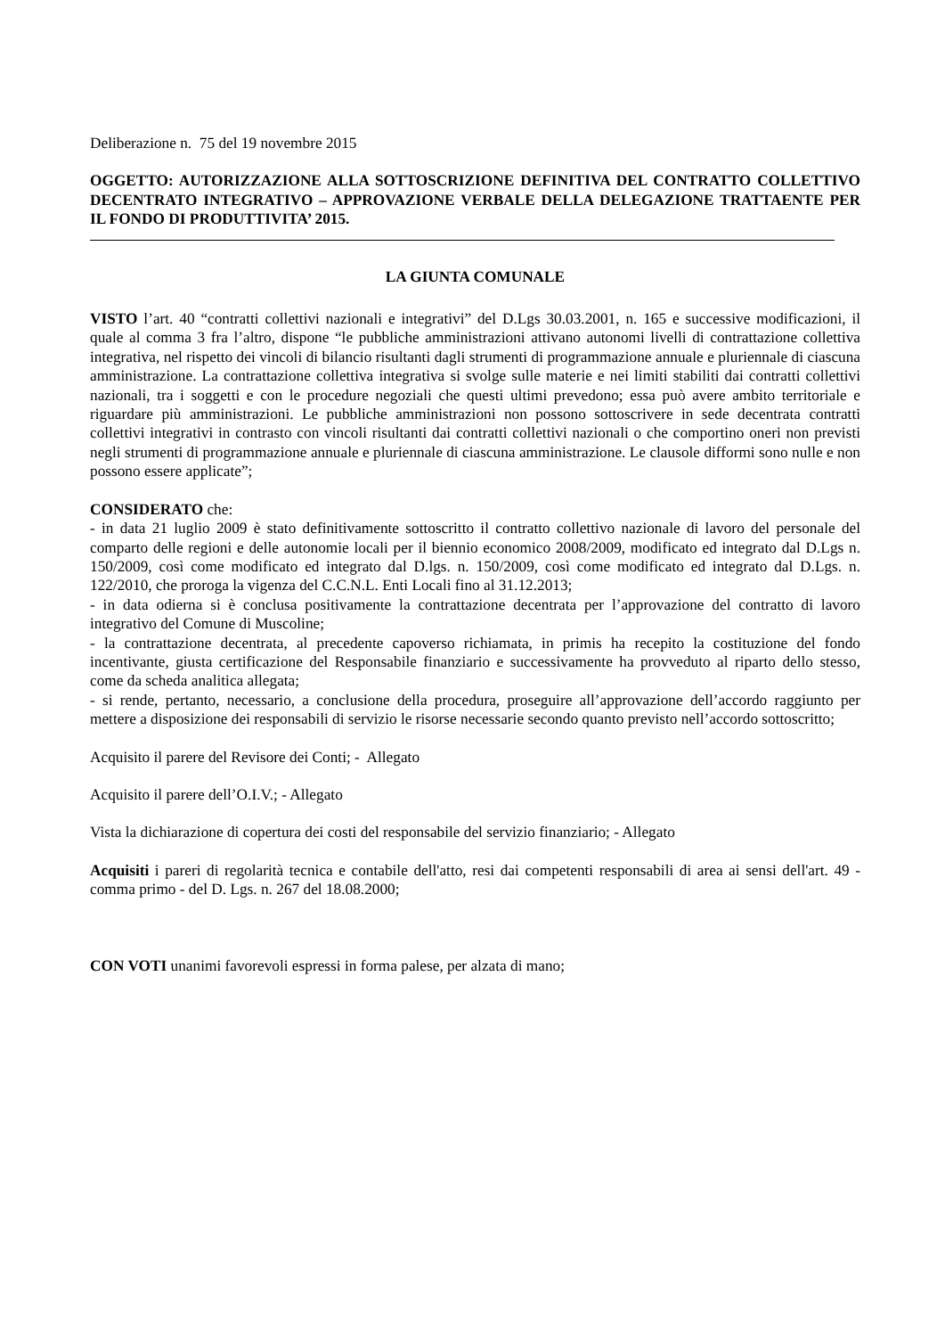Deliberazione n. 75 del 19 novembre 2015
OGGETTO: AUTORIZZAZIONE ALLA SOTTOSCRIZIONE DEFINITIVA DEL CONTRATTO COLLETTIVO DECENTRATO INTEGRATIVO – APPROVAZIONE VERBALE DELLA DELEGAZIONE TRATTAENTE PER IL FONDO DI PRODUTTIVITA’ 2015.
LA GIUNTA COMUNALE
VISTO l’art. 40 “contratti collettivi nazionali e integrativi” del D.Lgs 30.03.2001, n. 165 e successive modificazioni, il quale al comma 3 fra l’altro, dispone “le pubbliche amministrazioni attivano autonomi livelli di contrattazione collettiva integrativa, nel rispetto dei vincoli di bilancio risultanti dagli strumenti di programmazione annuale e pluriennale di ciascuna amministrazione. La contrattazione collettiva integrativa si svolge sulle materie e nei limiti stabiliti dai contratti collettivi nazionali, tra i soggetti e con le procedure negoziali che questi ultimi prevedono; essa può avere ambito territoriale e riguardare più amministrazioni. Le pubbliche amministrazioni non possono sottoscrivere in sede decentrata contratti collettivi integrativi in contrasto con vincoli risultanti dai contratti collettivi nazionali o che comportino oneri non previsti negli strumenti di programmazione annuale e pluriennale di ciascuna amministrazione. Le clausole difformi sono nulle e non possono essere applicate”;
CONSIDERATO che:
- in data 21 luglio 2009 è stato definitivamente sottoscritto il contratto collettivo nazionale di lavoro del personale del comparto delle regioni e delle autonomie locali per il biennio economico 2008/2009, modificato ed integrato dal D.Lgs n. 150/2009, così come modificato ed integrato dal D.lgs. n. 150/2009, così come modificato ed integrato dal D.Lgs. n. 122/2010, che proroga la vigenza del C.C.N.L. Enti Locali fino al 31.12.2013;
- in data odierna si è conclusa positivamente la contrattazione decentrata per l’approvazione del contratto di lavoro integrativo del Comune di Muscoline;
- la contrattazione decentrata, al precedente capoverso richiamata, in primis ha recepito la costituzione del fondo incentivante, giusta certificazione del Responsabile finanziario e successivamente ha provveduto al riparto dello stesso, come da scheda analitica allegata;
- si rende, pertanto, necessario, a conclusione della procedura, proseguire all’approvazione dell’accordo raggiunto per mettere a disposizione dei responsabili di servizio le risorse necessarie secondo quanto previsto nell’accordo sottoscritto;
Acquisito il parere del Revisore dei Conti; - Allegato
Acquisito il parere dell’O.I.V.; - Allegato
Vista la dichiarazione di copertura dei costi del responsabile del servizio finanziario; - Allegato
Acquisiti i pareri di regolarità tecnica e contabile dell'atto, resi dai competenti responsabili di area ai sensi dell'art. 49 - comma primo - del D. Lgs. n. 267 del 18.08.2000;
CON VOTI unanimi favorevoli espressi in forma palese, per alzata di mano;